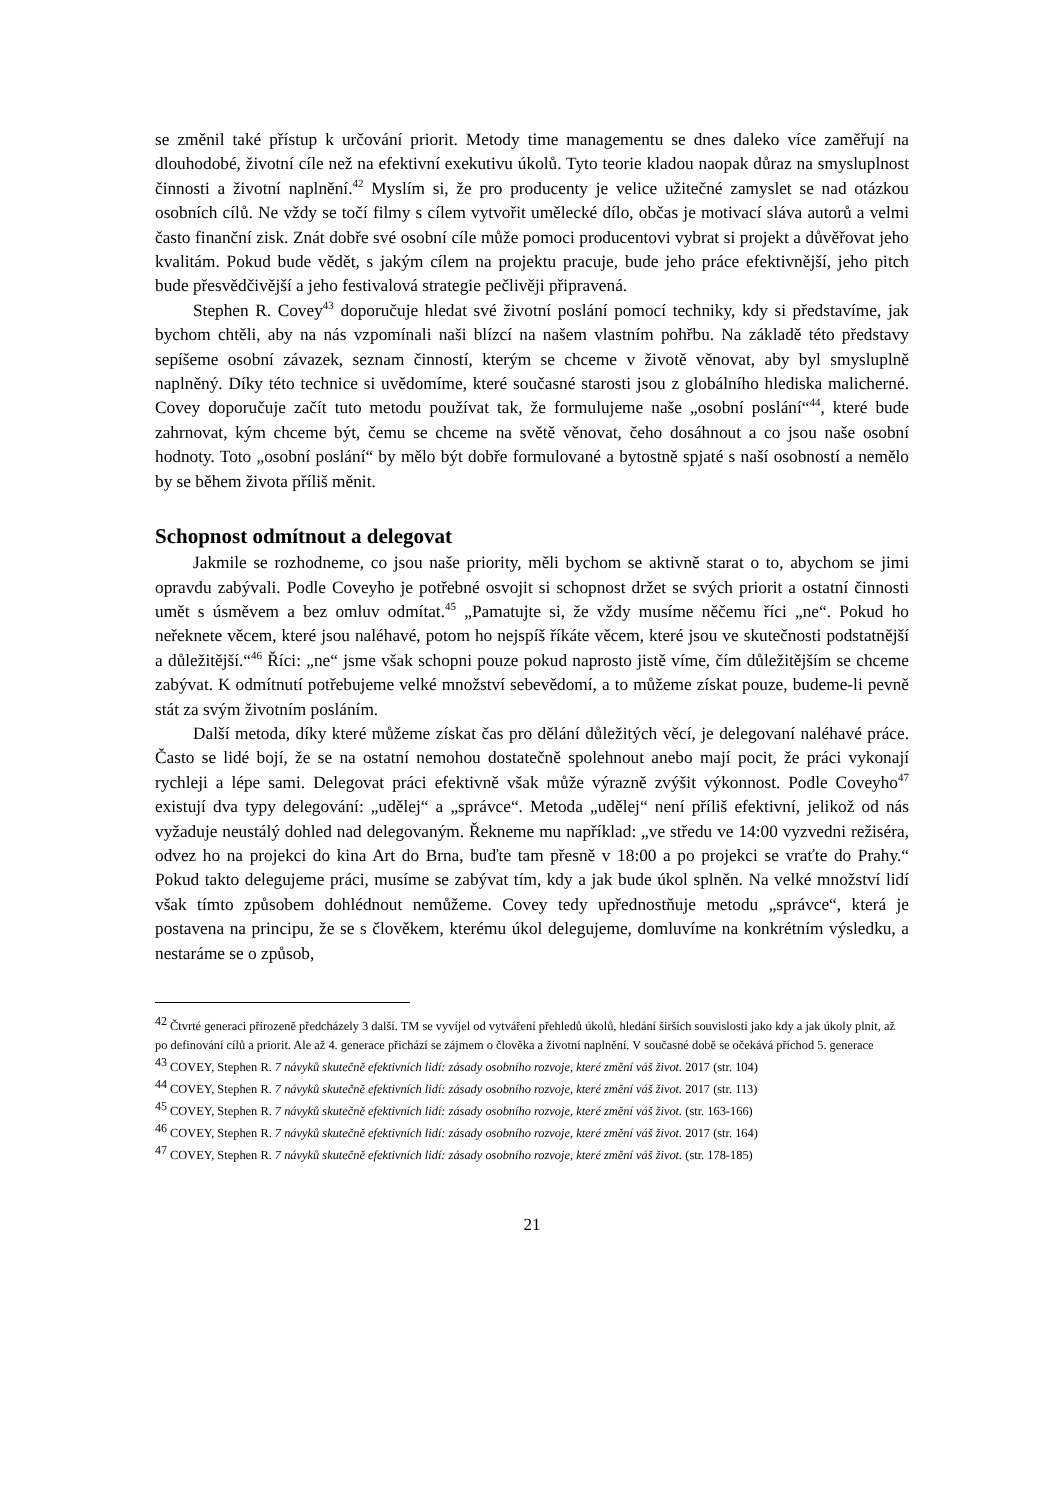se změnil také přístup k určování priorit. Metody time managementu se dnes daleko více zaměřují na dlouhodobé, životní cíle než na efektivní exekutivu úkolů. Tyto teorie kladou naopak důraz na smysluplnost činnosti a životní naplnění.<sup>42</sup> Myslím si, že pro producenty je velice užitečné zamyslet se nad otázkou osobních cílů. Ne vždy se točí filmy s cílem vytvořit umělecké dílo, občas je motivací sláva autorů a velmi často finanční zisk. Znát dobře své osobní cíle může pomoci producentovi vybrat si projekt a důvěřovat jeho kvalitám. Pokud bude vědět, s jakým cílem na projektu pracuje, bude jeho práce efektivnější, jeho pitch bude přesvědčivější a jeho festivalová strategie pečlivěji připravená.
Stephen R. Covey<sup>43</sup> doporučuje hledat své životní poslání pomocí techniky, kdy si představíme, jak bychom chtěli, aby na nás vzpomínali naši blízcí na našem vlastním pohřbu. Na základě této představy sepíšeme osobní závazek, seznam činností, kterým se chceme v životě věnovat, aby byl smysluplně naplněný. Díky této technice si uvědomíme, které současné starosti jsou z globálního hlediska malicherné. Covey doporučuje začít tuto metodu používat tak, že formulujeme naše „osobní poslání“<sup>44</sup>, které bude zahrnovat, kým chceme být, čemu se chceme na světě věnovat, čeho dosáhnout a co jsou naše osobní hodnoty. Toto „osobní poslání“ by mělo být dobře formulované a bytostně spjaté s naší osobností a nemělo by se během života příliš měnit.
Schopnost odmítnout a delegovat
Jakmile se rozhodneme, co jsou naše priority, měli bychom se aktivně starat o to, abychom se jimi opravdu zabývali. Podle Coveyho je potřebné osvojit si schopnost držet se svých priorit a ostatní činnosti umět s úsměvem a bez omluv odmítat.<sup>45</sup> „Pamatujte si, že vždy musíme něčemu říci „ne“. Pokud ho neřeknete věcem, které jsou naléhavé, potom ho nejspíš říkáte věcem, které jsou ve skutečnosti podstatnější a důležitější.“<sup>46</sup> Říci: „ne“ jsme však schopni pouze pokud naprosto jistě víme, čím důležitějším se chceme zabývat. K odmítnutí potřebujeme velké množství sebevědomí, a to můžeme získat pouze, budeme-li pevně stát za svým životním posláním.
Další metoda, díky které můžeme získat čas pro dělání důležitých věcí, je delegovaní naléhavé práce. Často se lidé bojí, že se na ostatní nemohou dostatečně spolehnout anebo mají pocit, že práci vykonají rychleji a lépe sami. Delegovat práci efektivně však může výrazně zvýšit výkonnost. Podle Coveyho<sup>47</sup> existují dva typy delegování: „udělej“ a „správce“. Metoda „udělej“ není příliš efektivní, jelikož od nás vyžaduje neustálý dohled nad delegovaným. Řekneme mu například: „ve středu ve 14:00 vyzvedni režiséra, odvez ho na projekci do kina Art do Brna, buďte tam přesně v 18:00 a po projekci se vraťte do Prahy.“ Pokud takto delegujeme práci, musíme se zabývat tím, kdy a jak bude úkol splněn. Na velké množství lidí však tímto způsobem dohlédnout nemůžeme. Covey tedy upřednostňuje metodu „správce“, která je postavena na principu, že se s člověkem, kterému úkol delegujeme, domluvíme na konkrétním výsledku, a nestaráme se o způsob,
<sup>42</sup> Čtvrté generaci přirozeně předcházely 3 další. TM se vyvíjel od vytváření přehledů úkolů, hledání širších souvislostí jako kdy a jak úkoly plnit, až po definování cílů a priorit. Ale až 4. generace přichází se zájmem o člověka a životní naplnění. V současné době se očekává příchod 5. generace
<sup>43</sup> COVEY, Stephen R. 7 návyků skutečně efektivních lidí: zásady osobního rozvoje, které změní váš život. 2017 (str. 104)
<sup>44</sup> COVEY, Stephen R. 7 návyků skutečně efektivních lidí: zásady osobního rozvoje, které změní váš život. 2017 (str. 113)
<sup>45</sup> COVEY, Stephen R. 7 návyků skutečně efektivních lidí: zásady osobního rozvoje, které změní váš život. (str. 163-166)
<sup>46</sup> COVEY, Stephen R. 7 návyků skutečně efektivních lidí: zásady osobního rozvoje, které změní váš život. 2017 (str. 164)
<sup>47</sup> COVEY, Stephen R. 7 návyků skutečně efektivních lidí: zásady osobního rozvoje, které změní váš život. (str. 178-185)
21